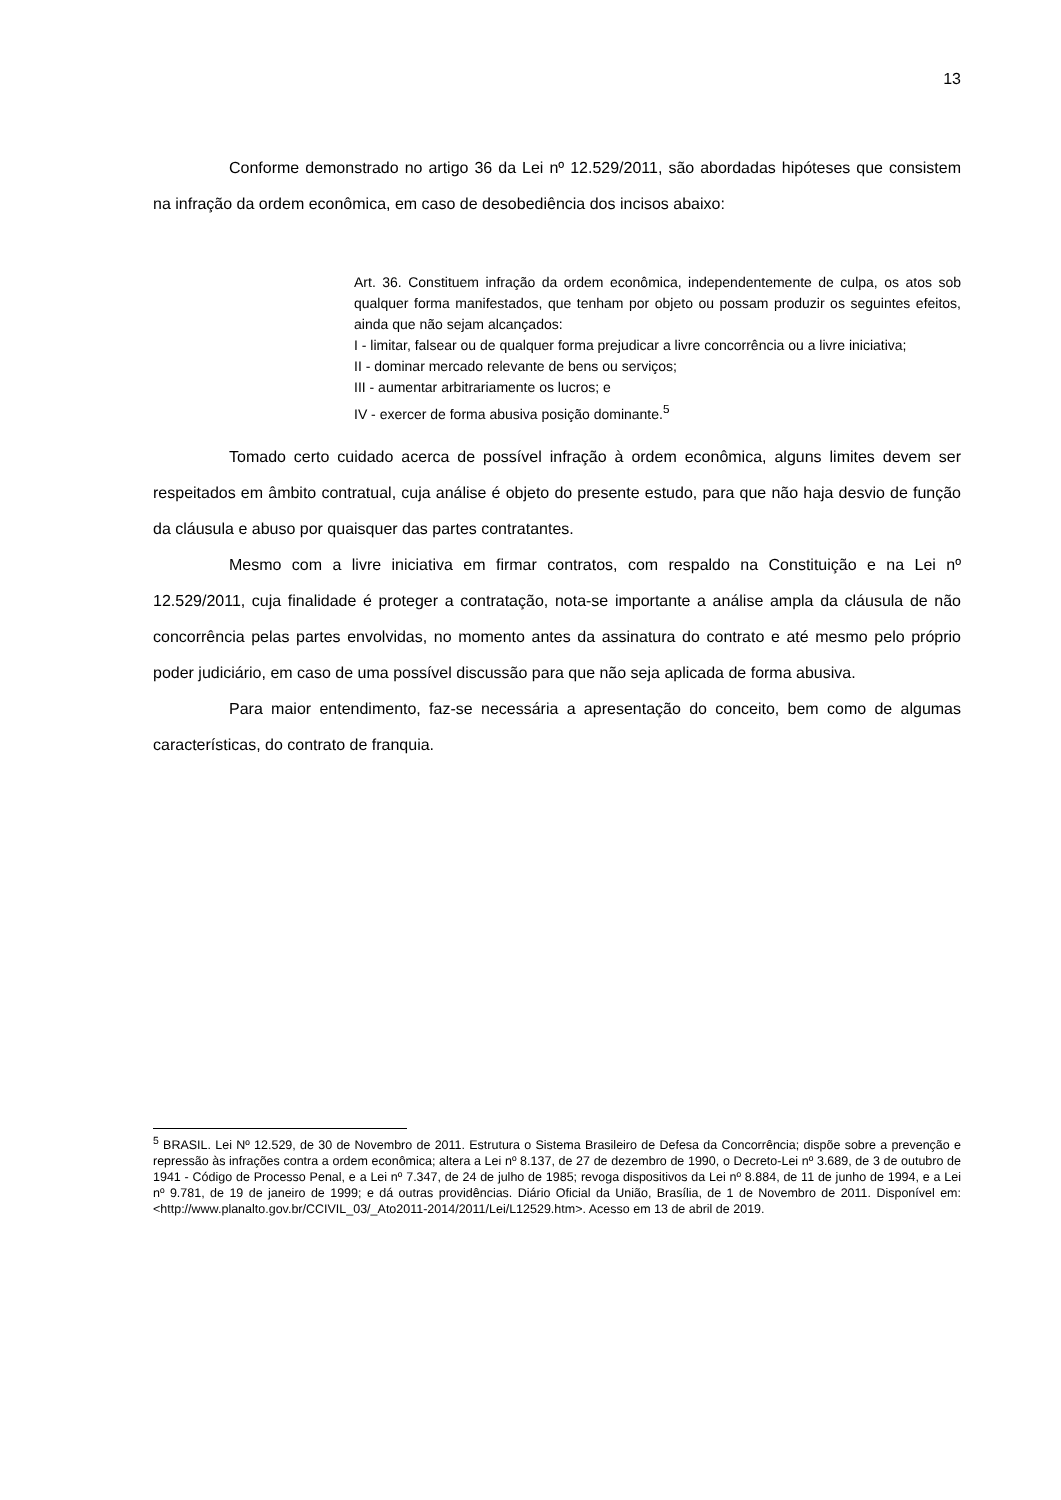13
Conforme demonstrado no artigo 36 da Lei nº 12.529/2011, são abordadas hipóteses que consistem na infração da ordem econômica, em caso de desobediência dos incisos abaixo:
Art. 36. Constituem infração da ordem econômica, independentemente de culpa, os atos sob qualquer forma manifestados, que tenham por objeto ou possam produzir os seguintes efeitos, ainda que não sejam alcançados:
I - limitar, falsear ou de qualquer forma prejudicar a livre concorrência ou a livre iniciativa;
II - dominar mercado relevante de bens ou serviços;
III - aumentar arbitrariamente os lucros; e
IV - exercer de forma abusiva posição dominante.<sup>5</sup>
Tomado certo cuidado acerca de possível infração à ordem econômica, alguns limites devem ser respeitados em âmbito contratual, cuja análise é objeto do presente estudo, para que não haja desvio de função da cláusula e abuso por quaisquer das partes contratantes.
Mesmo com a livre iniciativa em firmar contratos, com respaldo na Constituição e na Lei nº 12.529/2011, cuja finalidade é proteger a contratação, nota-se importante a análise ampla da cláusula de não concorrência pelas partes envolvidas, no momento antes da assinatura do contrato e até mesmo pelo próprio poder judiciário, em caso de uma possível discussão para que não seja aplicada de forma abusiva.
Para maior entendimento, faz-se necessária a apresentação do conceito, bem como de algumas características, do contrato de franquia.
<sup>5</sup> BRASIL. Lei Nº 12.529, de 30 de Novembro de 2011. Estrutura o Sistema Brasileiro de Defesa da Concorrência; dispõe sobre a prevenção e repressão às infrações contra a ordem econômica; altera a Lei nº 8.137, de 27 de dezembro de 1990, o Decreto-Lei nº 3.689, de 3 de outubro de 1941 - Código de Processo Penal, e a Lei nº 7.347, de 24 de julho de 1985; revoga dispositivos da Lei nº 8.884, de 11 de junho de 1994, e a Lei nº 9.781, de 19 de janeiro de 1999; e dá outras providências. Diário Oficial da União, Brasília, de 1 de Novembro de 2011. Disponível em: <http://www.planalto.gov.br/CCIVIL_03/_Ato2011-2014/2011/Lei/L12529.htm>. Acesso em 13 de abril de 2019.